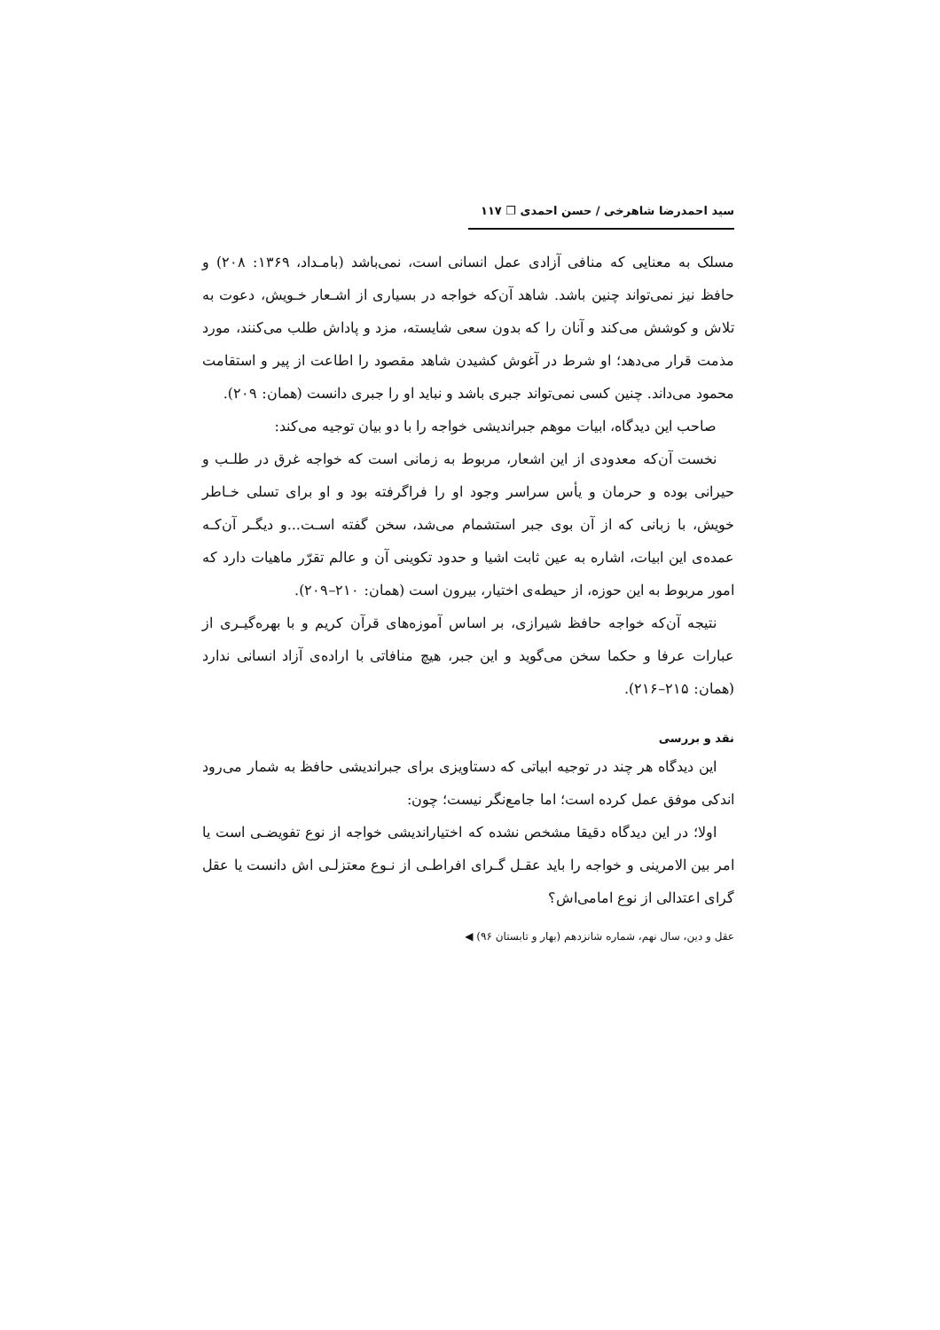سید احمدرضا شاهرخی / حسن احمدی ❐ ۱۱۷
مسلک به معنایی که منافی آزادی عمل انسانی است، نمی‌باشد (بامـداد، ۱۳۶۹: ۲۰۸) و حافظ نیز نمی‌تواند چنین باشد. شاهد آن‌که خواجه در بسیاری از اشـعار خـویش، دعوت به تلاش و کوشش می‌کند و آنان را که بدون سعی شایسته، مزد و پاداش طلب می‌کنند، مورد مذمت قرار می‌دهد؛ او شرط در آغوش کشیدن شاهد مقصود را اطاعت از پیر و استقامت محمود می‌داند. چنین کسی نمی‌تواند جبری باشد و نباید او را جبری دانست (همان: ۲۰۹).
صاحب این دیدگاه، ابیات موهم جبراندیشی خواجه را با دو بیان توجیه می‌کند:
نخست آن‌که معدودی از این اشعار، مربوط به زمانی است که خواجه غرق در طلـب و حیرانی بوده و حرمان و یأس سراسر وجود او را فراگرفته بود و او برای تسلی خـاطر خویش، با زبانی که از آن بوی جبر استشمام می‌شد، سخن گفته اسـت...و دیگـر آن‌کـه عمده‌ی این ابیات، اشاره به عین ثابت اشیا و حدود تکوینی آن و عالم تقرّر ماهیات دارد که امور مربوط به این حوزه، از حیطه‌ی اختیار، بیرون است (همان: ۲۱۰–۲۰۹).
نتیجه آن‌که خواجه حافظ شیرازی، بر اساس آموزه‌های قرآن کریم و با بهره‌گیـری از عبارات عرفا و حکما سخن می‌گوید و این جبر، هیچ منافاتی با اراده‌ی آزاد انسانی ندارد (همان: ۲۱۵–۲۱۶).
نقد و بررسی
این دیدگاه هر چند در توجیه ابیاتی که دستاویزی برای جبراندیشی حافظ به شمار می‌رود اندکی موفق عمل کرده است؛ اما جامع‌نگر نیست؛ چون:
اولا؛ در این دیدگاه دقیقا مشخص نشده که اختیاراندیشی خواجه از نوع تفویضـی است یا امر بین الامرینی و خواجه را باید عقـل گـرای افراطـی از نـوع معتزلـی اش دانست یا عقل گرای اعتدالی از نوع امامی‌اش؟
عقل و دین، سال نهم، شماره شانزدهم (بهار و تابستان ۹۶) ◀